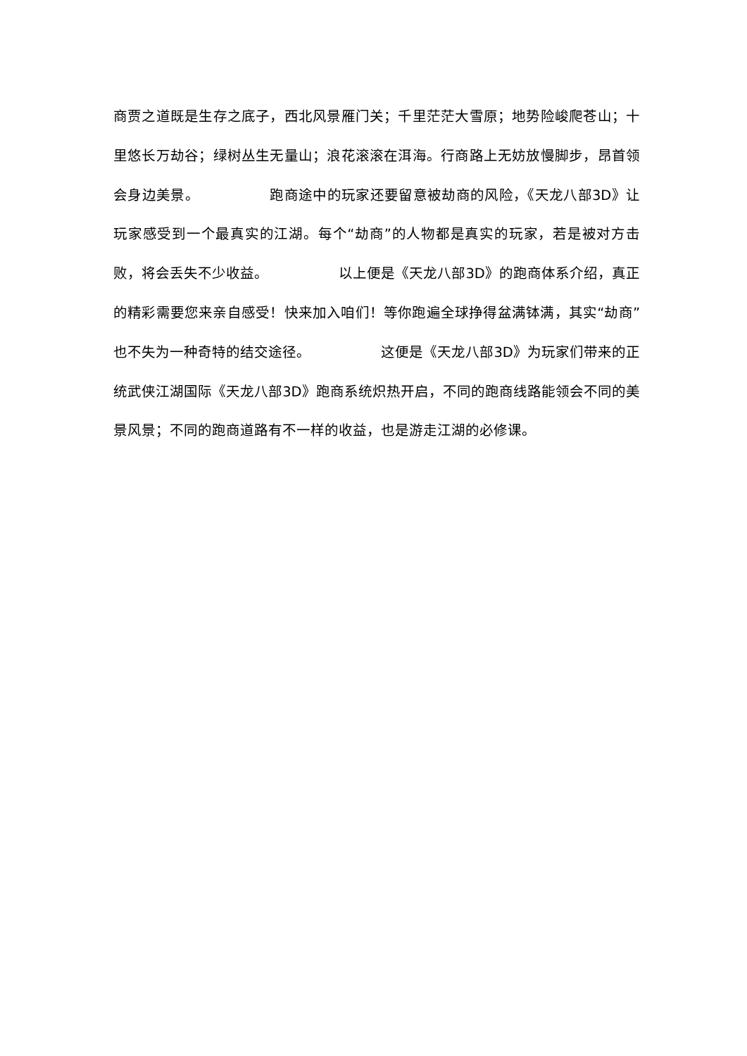商贾之道既是生存之底子，西北风景雁门关；千里茫茫大雪原；地势险峻爬苍山；十里悠长万劫谷；绿树丛生无量山；浪花滚滚在洱海。行商路上无妨放慢脚步，昂首领会身边美景。 跑商途中的玩家还要留意被劫商的风险，《天龙八部3D》让玩家感受到一个最真实的江湖。每个“劫商”的人物都是真实的玩家，若是被对方击败，将会丢失不少收益。 以上便是《天龙八部3D》的跑商体系介绍，真正的精彩需要您来亲自感受！快来加入咱们！等你跑遍全球挣得盆满钵满，其实“劫商”也不失为一种奇特的结交途径。 这便是《天龙八部3D》为玩家们带来的正统武侠江湖国际《天龙八部3D》跑商系统炽热开启，不同的跑商线路能领会不同的美景风景；不同的跑商道路有不一样的收益，也是游走江湖的必修课。